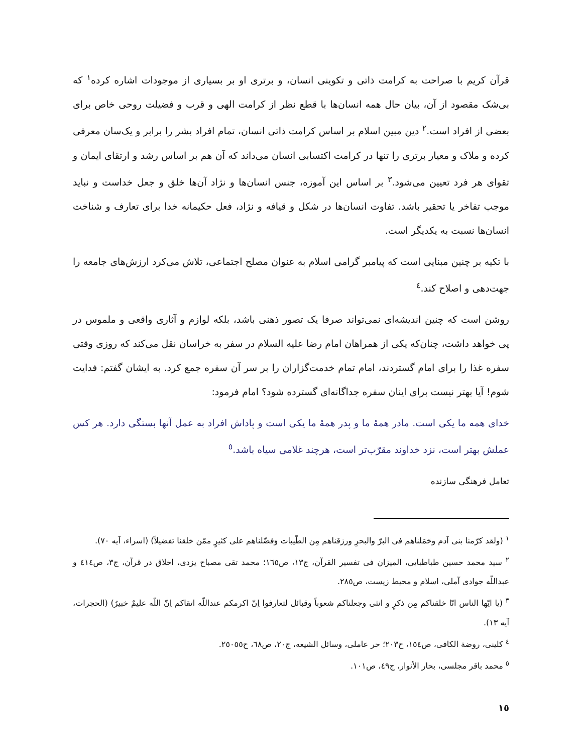قرآن کریم با صراحت به کرامت ذاتی و تکوینی انسان، و برتری او بر بسیاری از موجودات اشاره کرده<sup>١</sup> که بی‌شک مقصود از آن، بیان حال همه انسان‌ها با قطع نظر از کرامت الهی و قرب و فضیلت روحی خاص برای بعضی از افراد است.<sup>٢</sup> دین مبین اسلام بر اساس کرامت ذاتی انسان، تمام افراد بشر را برابر و یک‌سان معرفی کرده و ملاک و معیار برتری را تنها در کرامت اکتسابی انسان می‌داند که آن هم بر اساس رشد و ارتقای ایمان و تقوای هر فرد تعیین می‌شود.<sup>٣</sup> بر اساس این آموزه، جنس انسان‌ها و نژاد آن‌ها خلق و جعل خداست و نباید موجب تفاخر یا تحقیر باشد. تفاوت انسان‌ها در شکل و قیافه و نژاد، فعل حکیمانه خدا برای تعارف و شناخت انسان‌ها نسبت به یکدیگر است.
با تکیه بر چنین مبنایی است که پیامبر گرامی اسلام به عنوان مصلح اجتماعی، تلاش می‌کرد ارزش‌های جامعه را جهت‌دهی و اصلاح کند.<sup>٤</sup>
روشن است که چنین اندیشه‌ای نمی‌تواند صرفا یک تصور ذهنی باشد، بلکه لوازم و آثاری واقعی و ملموس در پی خواهد داشت، چنان‌که یکی از همراهان امام رضا علیه السلام در سفر به خراسان نقل می‌کند که روزی وقتی سفره غذا را برای امام گستردند، امام تمام خدمت‌گزاران را بر سر آن سفره جمع کرد. به ایشان گفتم: فدایت شوم! آیا بهتر نیست برای اینان سفره جداگانه‌ای گسترده شود؟ امام فرمود:
خدای همه ما یکی است. مادر همهٔ ما و پدر همهٔ ما یکی است و پاداش افراد به عمل آنها بستگی دارد. هر کس عملش بهتر است، نزد خداوند مقرّب‌تر است، هرچند غلامی سیاه باشد.<sup>٥</sup>
تعامل فرهنگی سازنده
<sup>١</sup> (ولقد کرّمنا بنی آدم وحَمَلناهم فی البرّ والبحرِ ورزقناهم مِن الطّیبات وَفضّلناهم علی کثیرٍ ممّن خلقنا تفضیلاً) (اسراء، آیه ٧٠).
<sup>٢</sup> سید محمد حسین طباطبایی، المیزان فی تفسیر القرآن، ج١٣، ص١٦٥؛ محمد تقی مصباح یزدی، اخلاق در قرآن، ج٣، ص٤١٤ و عبداللّه جوادی آملی، اسلام و محیط زیست، ص٢٨٥.
<sup>٣</sup> (یا ایّها الناس انّا خلقناکم مِن ذکرٍ و انثی وجعلناکم شعوباً وقبائل لتعارفوا اِنّ اکرمکم عنداللّه اتقاکم اِنّ اللّه علیمٌ خبیرٌ) (الحجرات، آیه ١٣).
<sup>٤</sup> کلینی، روضة الکافی، ص١٥٤، ح٢٠٣؛ حر عاملی، وسائل الشیعه، ج٢٠، ص٦٨، ح٢٥٠٥٥.
<sup>٥</sup> محمد باقر مجلسی، بحار الأنوار، ج٤٩، ص١٠١.
١٥